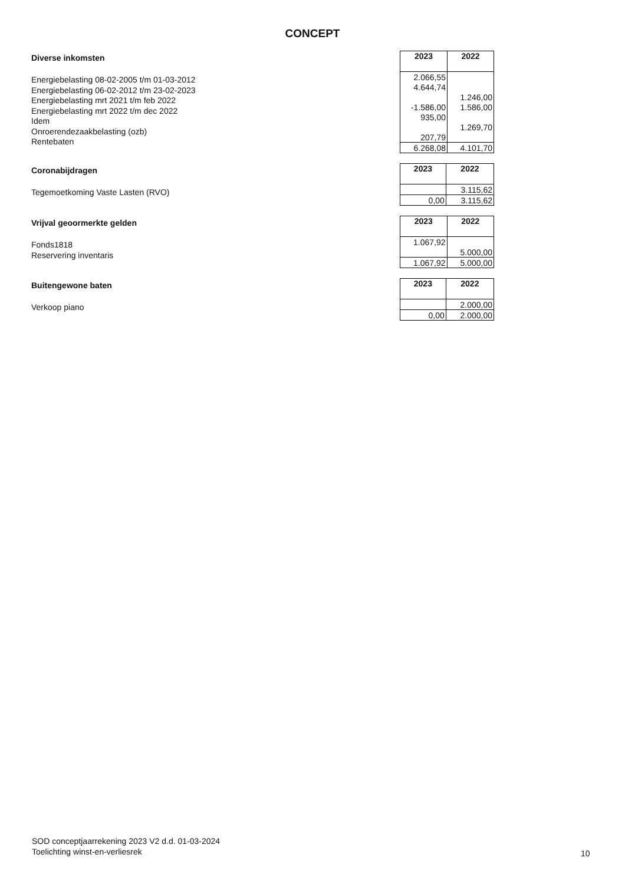CONCEPT
Diverse inkomsten
Energiebelasting 08-02-2005 t/m 01-03-2012
Energiebelasting 06-02-2012 t/m 23-02-2023
Energiebelasting mrt 2021 t/m feb 2022
Energiebelasting mrt 2022 t/m dec 2022
Idem
Onroerendezaakbelasting (ozb)
Rentebaten
| 2023 | 2022 |
| --- | --- |
| 2.066,55 | |
| 4.644,74 | |
| | 1.246,00 |
| -1.586,00 | 1.586,00 |
| 935,00 | |
| | 1.269,70 |
| 207,79 | |
| 6.268,08 | 4.101,70 |
Coronabijdragen
Tegemoetkoming Vaste Lasten (RVO)
| 2023 | 2022 |
| --- | --- |
| | 3.115,62 |
| 0,00 | 3.115,62 |
Vrijval geoormerkte gelden
Fonds1818
Reservering inventaris
| 2023 | 2022 |
| --- | --- |
| 1.067,92 | |
| | 5.000,00 |
| 1.067,92 | 5.000,00 |
Buitengewone baten
Verkoop piano
| 2023 | 2022 |
| --- | --- |
| | 2.000,00 |
| 0,00 | 2.000,00 |
SOD conceptjaarrekening 2023 V2 d.d. 01-03-2024
Toelichting winst-en-verliesrek
10